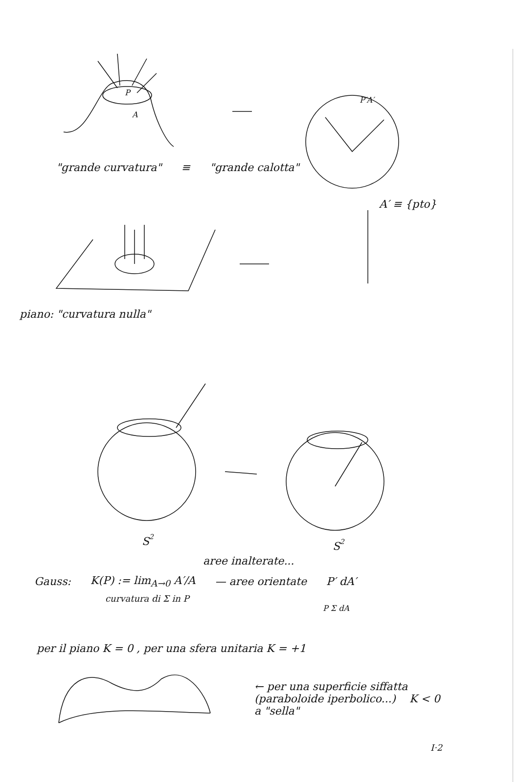P
A
P′A′
"grande curvatura" ≡ "grande calotta"
A′ ≡ {pto}
piano: "curvatura nulla"
S2
S2
aree inalterate...
Gauss: K(P) := lim<sub>A→0</sub> A′/A — aree orientate P′ dA′
curvatura di Σ in P
P Σ dA
per il piano K = 0 , per una sfera unitaria K = +1
← per una superficie siffatta
(paraboloide iperbolico...) K < 0
a "sella"
I·2